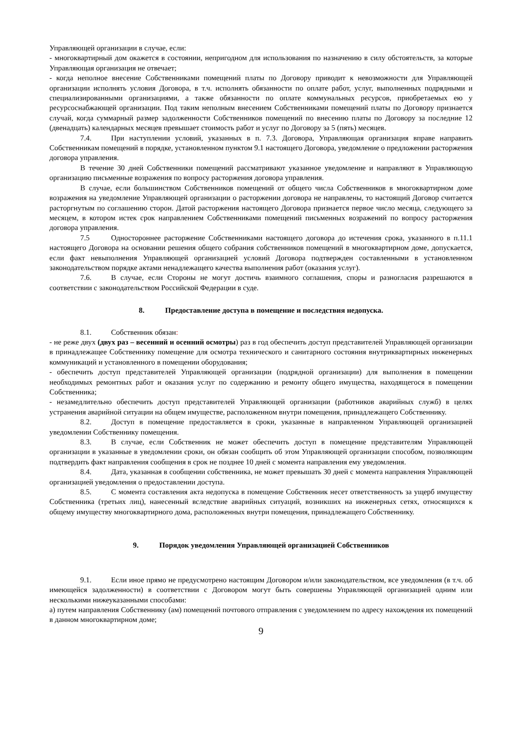Управляющей организации в случае, если:
- многоквартирный дом окажется в состоянии, непригодном для использования по назначению в силу обстоятельств, за которые Управляющая организация не отвечает;
- когда неполное внесение Собственниками помещений платы по Договору приводит к невозможности для Управляющей организации исполнять условия Договора, в т.ч. исполнять обязанности по оплате работ, услуг, выполненных подрядными и специализированными организациями, а также обязанности по оплате коммунальных ресурсов, приобретаемых ею у ресурсоснабжающей организации. Под таким неполным внесением Собственниками помещений платы по Договору признается случай, когда суммарный размер задолженности Собственников помещений по внесению платы по Договору за последние 12 (двенадцать) календарных месяцев превышает стоимость работ и услуг по Договору за 5 (пять) месяцев.
7.4. При наступлении условий, указанных в п. 7.3. Договора, Управляющая организация вправе направить Собственникам помещений в порядке, установленном пунктом 9.1 настоящего Договора, уведомление о предложении расторжения договора управления.
В течение 30 дней Собственники помещений рассматривают указанное уведомление и направляют в Управляющую организацию письменные возражения по вопросу расторжения договора управления.
В случае, если большинством Собственников помещений от общего числа Собственников в многоквартирном доме возражения на уведомление Управляющей организации о расторжении договора не направлены, то настоящий Договор считается расторгнутым по соглашению сторон. Датой расторжения настоящего Договора признается первое число месяца, следующего за месяцем, в котором истек срок направлением Собственниками помещений письменных возражений по вопросу расторжения договора управления.
7.5 Одностороннее расторжение Собственниками настоящего договора до истечения срока, указанного в п.11.1 настоящего Договора на основании решения общего собрания собственников помещений в многоквартирном доме, допускается, если факт невыполнения Управляющей организацией условий Договора подтвержден составленными в установленном законодательством порядке актами ненадлежащего качества выполнения работ (оказания услуг).
7.6. В случае, если Стороны не могут достичь взаимного соглашения, споры и разногласия разрешаются в соответствии с законодательством Российской Федерации в суде.
8. Предоставление доступа в помещение и последствия недопуска.
8.1. Собственник обязан:
- не реже двух (двух раз – весенний и осенний осмотры) раз в год обеспечить доступ представителей Управляющей организации в принадлежащее Собственнику помещение для осмотра технического и санитарного состояния внутриквартирных инженерных коммуникаций и установленного в помещении оборудования;
- обеспечить доступ представителей Управляющей организации (подрядной организации) для выполнения в помещении необходимых ремонтных работ и оказания услуг по содержанию и ремонту общего имущества, находящегося в помещении Собственника;
- незамедлительно обеспечить доступ представителей Управляющей организации (работников аварийных служб) в целях устранения аварийной ситуации на общем имуществе, расположенном внутри помещения, принадлежащего Собственнику.
8.2. Доступ в помещение предоставляется в сроки, указанные в направленном Управляющей организацией уведомлении Собственнику помещения.
8.3. В случае, если Собственник не может обеспечить доступ в помещение представителям Управляющей организации в указанные в уведомлении сроки, он обязан сообщить об этом Управляющей организации способом, позволяющим подтвердить факт направления сообщения в срок не позднее 10 дней с момента направления ему уведомления.
8.4. Дата, указанная в сообщении собственника, не может превышать 30 дней с момента направления Управляющей организацией уведомления о предоставлении доступа.
8.5. С момента составления акта недопуска в помещение Собственник несет ответственность за ущерб имуществу Собственника (третьих лиц), нанесенный вследствие аварийных ситуаций, возникших на инженерных сетях, относящихся к общему имуществу многоквартирного дома, расположенных внутри помещения, принадлежащего Собственнику.
9. Порядок уведомления Управляющей организацией Собственников
9.1. Если иное прямо не предусмотрено настоящим Договором и/или законодательством, все уведомления (в т.ч. об имеющейся задолженности) в соответствии с Договором могут быть совершены Управляющей организацией одним или несколькими нижеуказанными способами:
а) путем направления Собственнику (ам) помещений почтового отправления с уведомлением по адресу нахождения их помещений в данном многоквартирном доме;
9